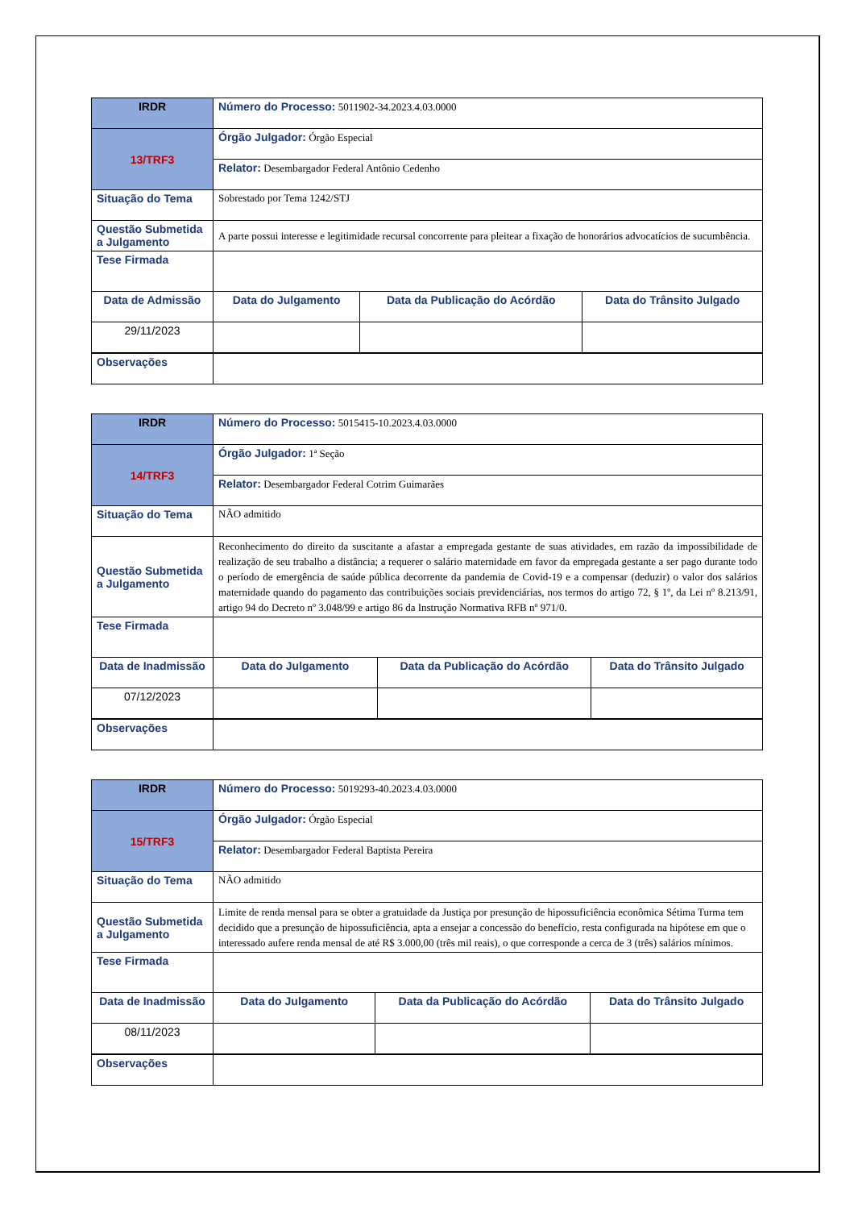| IRDR | Número do Processo: 5011902-34.2023.4.03.0000 | | | |
| 13/TRF3 | Órgão Julgador: Órgão Especial | | | |
| | Relator: Desembargador Federal Antônio Cedenho | | | |
| Situação do Tema | Sobrestado por Tema 1242/STJ | | | |
| Questão Submetida a Julgamento | A parte possui interesse e legitimidade recursal concorrente para pleitear a fixação de honorários advocatícios de sucumbência. | | | |
| Tese Firmada | | | | |
| Data de Admissão | | Data do Julgamento | Data da Publicação do Acórdão | Data do Trânsito Julgado |
| 29/11/2023 | | | | |
| Observações | | | | |
| IRDR | Número do Processo: 5015415-10.2023.4.03.0000 | | | |
| 14/TRF3 | Órgão Julgador: 1ª Seção | | | |
| | Relator: Desembargador Federal Cotrim Guimarães | | | |
| Situação do Tema | NÃO admitido | | | |
| Questão Submetida a Julgamento | Reconhecimento do direito da suscitante a afastar a empregada gestante de suas atividades, em razão da impossibilidade de realização de seu trabalho a distância; a requerer o salário maternidade em favor da empregada gestante a ser pago durante todo o período de emergência de saúde pública decorrente da pandemia de Covid-19 e a compensar (deduzir) o valor dos salários maternidade quando do pagamento das contribuições sociais previdenciárias, nos termos do artigo 72, § 1º, da Lei nº 8.213/91, artigo 94 do Decreto nº 3.048/99 e artigo 86 da Instrução Normativa RFB nº 971/0. | | | |
| Tese Firmada | | | | |
| Data de Inadmissão | | Data do Julgamento | Data da Publicação do Acórdão | Data do Trânsito Julgado |
| 07/12/2023 | | | | |
| Observações | | | | |
| IRDR | Número do Processo: 5019293-40.2023.4.03.0000 | | | |
| 15/TRF3 | Órgão Julgador: Órgão Especial | | | |
| | Relator: Desembargador Federal Baptista Pereira | | | |
| Situação do Tema | NÃO admitido | | | |
| Questão Submetida a Julgamento | Limite de renda mensal para se obter a gratuidade da Justiça por presunção de hipossuficiência econômica Sétima Turma tem decidido que a presunção de hipossuficiência, apta a ensejar a concessão do benefício, resta configurada na hipótese em que o interessado aufere renda mensal de até R$ 3.000,00 (três mil reais), o que corresponde a cerca de 3 (três) salários mínimos. | | | |
| Tese Firmada | | | | |
| Data de Inadmissão | | Data do Julgamento | Data da Publicação do Acórdão | Data do Trânsito Julgado |
| 08/11/2023 | | | | |
| Observações | | | | |